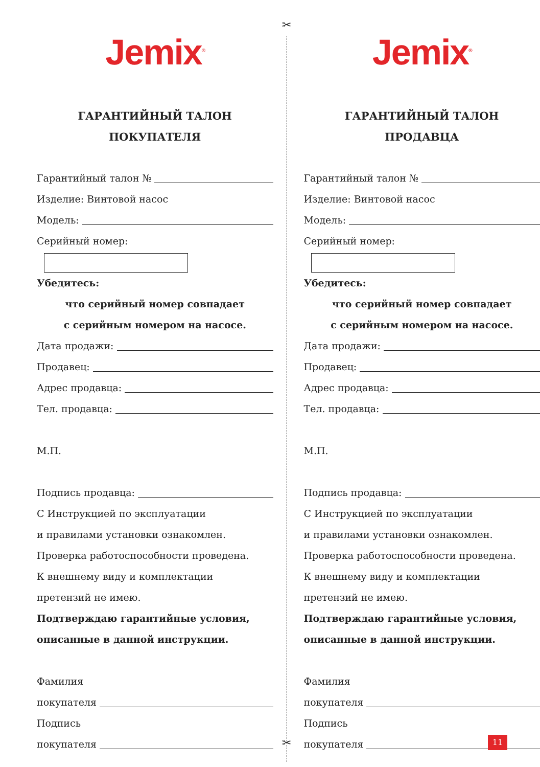✂
✂
Jemix<sup>®</sup>
ГАРАНТИЙНЫЙ ТАЛОН
ПОКУПАТЕЛЯ
Гарантийный талон №
Изделие: Винтовой насос
Модель:
Серийный номер:
Убедитесь:
что серийный номер совпадает
с серийным номером на насосе.
Дата продажи:
Продавец:
Адрес продавца:
Тел. продавца:
М.П.
Подпись продавца:
С Инструкцией по эксплуатации
и правилами установки ознакомлен.
Проверка работоспособности проведена.
К внешнему виду и комплектации
претензий не имею.
Подтверждаю гарантийные условия,
описанные в данной инструкции.
Фамилия
покупателя
Подпись
покупателя
Jemix<sup>®</sup>
ГАРАНТИЙНЫЙ ТАЛОН
ПРОДАВЦА
Гарантийный талон №
Изделие: Винтовой насос
Модель:
Серийный номер:
Убедитесь:
что серийный номер совпадает
с серийным номером на насосе.
Дата продажи:
Продавец:
Адрес продавца:
Тел. продавца:
М.П.
Подпись продавца:
С Инструкцией по эксплуатации
и правилами установки ознакомлен.
Проверка работоспособности проведена.
К внешнему виду и комплектации
претензий не имею.
Подтверждаю гарантийные условия,
описанные в данной инструкции.
Фамилия
покупателя
Подпись
покупателя
11